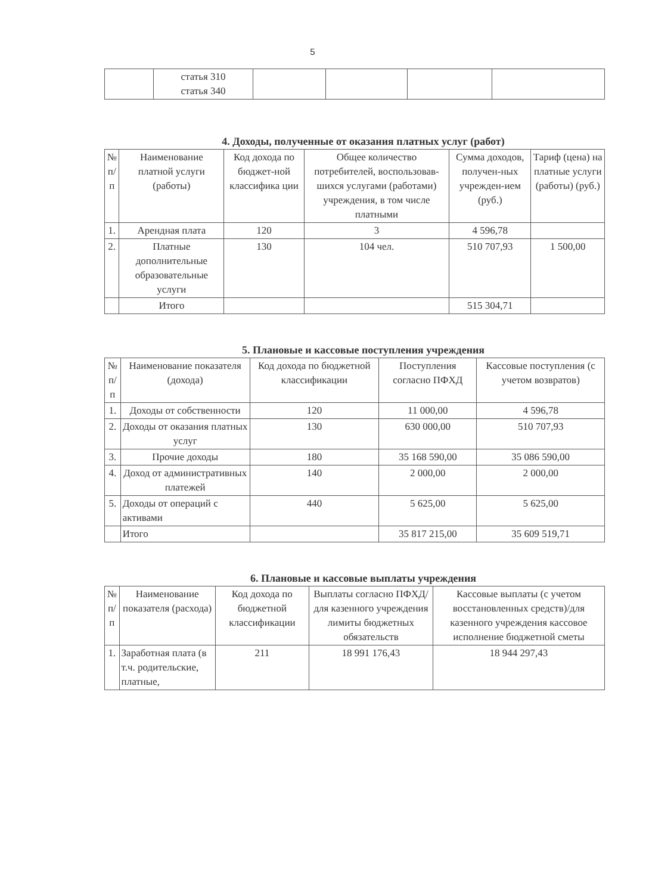5
| | статья 310 статья 340 | | | | |
4. Доходы, полученные от оказания платных услуг (работ)
| № п/п | Наименование платной услуги (работы) | Код дохода по бюджет-ной классифика ции | Общее количество потребителей, воспользовав-шихся услугами (работами) учреждения, в том числе платными | Сумма доходов, получен-ных учрежден-ием (руб.) | Тариф (цена) на платные услуги (работы) (руб.) |
| --- | --- | --- | --- | --- | --- |
| 1. | Арендная плата | 120 | 3 | 4 596,78 | |
| 2. | Платные дополнительные образовательные услуги | 130 | 104 чел. | 510 707,93 | 1 500,00 |
| | Итого | | | 515 304,71 | |
5. Плановые и кассовые поступления учреждения
| № п/п | Наименование показателя (дохода) | Код дохода по бюджетной классификации | Поступления согласно ПФХД | Кассовые поступления (с учетом возвратов) |
| --- | --- | --- | --- | --- |
| 1. | Доходы от собственности | 120 | 11 000,00 | 4 596,78 |
| 2. | Доходы от оказания платных услуг | 130 | 630 000,00 | 510 707,93 |
| 3. | Прочие доходы | 180 | 35 168 590,00 | 35 086 590,00 |
| 4. | Доход от административных платежей | 140 | 2 000,00 | 2 000,00 |
| 5. | Доходы от операций с активами | 440 | 5 625,00 | 5 625,00 |
| | Итого | | 35 817 215,00 | 35 609 519,71 |
6. Плановые и кассовые выплаты учреждения
| № п/п | Наименование показателя (расхода) | Код дохода по бюджетной классификации | Выплаты согласно ПФХД/для казенного учреждения лимиты бюджетных обязательств | Кассовые выплаты (с учетом восстановленных средств)/для казенного учреждения кассовое исполнение бюджетной сметы |
| --- | --- | --- | --- | --- |
| 1. | Заработная плата (в т.ч. родительские, платные, | 211 | 18 991 176,43 | 18 944 297,43 |